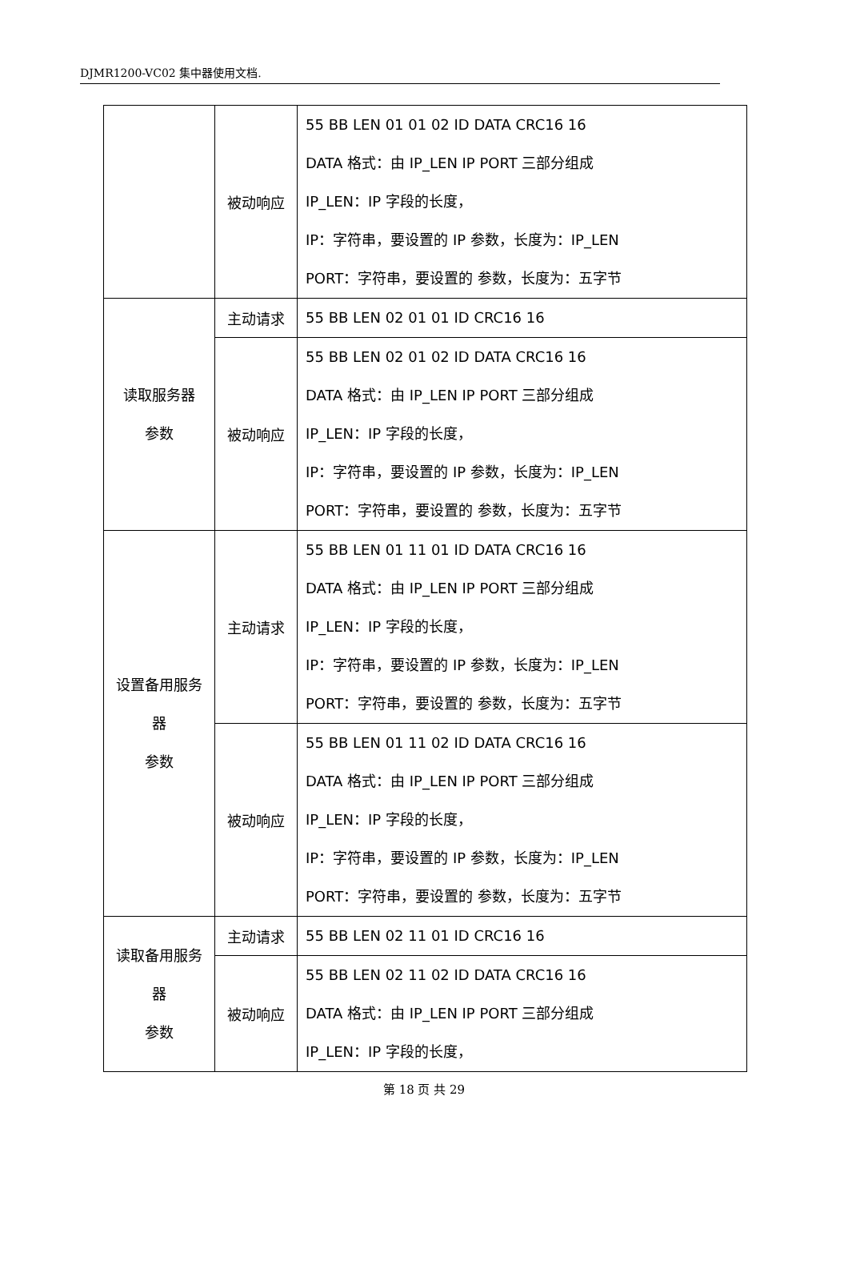DJMR1200-VC02 集中器使用文档.
| | 被动响应 | 55 BB LEN 01 01 02 ID DATA CRC16 16 DATA 格式：由 IP_LEN IP PORT 三部分组成 IP_LEN：IP 字段的长度， IP：字符串，要设置的 IP 参数，长度为：IP_LEN PORT：字符串，要设置的 参数，长度为：五字节 |
| 读取服务器 参数 | 主动请求 | 55 BB LEN 02 01 01 ID CRC16 16 |
| | 被动响应 | 55 BB LEN 02 01 02 ID DATA CRC16 16 DATA 格式：由 IP_LEN IP PORT 三部分组成 IP_LEN：IP 字段的长度， IP：字符串，要设置的 IP 参数，长度为：IP_LEN PORT：字符串，要设置的 参数，长度为：五字节 |
| 设置备用服务 器 参数 | 主动请求 | 55 BB LEN 01 11 01 ID DATA CRC16 16 DATA 格式：由 IP_LEN IP PORT 三部分组成 IP_LEN：IP 字段的长度， IP：字符串，要设置的 IP 参数，长度为：IP_LEN PORT：字符串，要设置的 参数，长度为：五字节 |
| | 被动响应 | 55 BB LEN 01 11 02 ID DATA CRC16 16 DATA 格式：由 IP_LEN IP PORT 三部分组成 IP_LEN：IP 字段的长度， IP：字符串，要设置的 IP 参数，长度为：IP_LEN PORT：字符串，要设置的 参数，长度为：五字节 |
| 读取备用服务 器 参数 | 主动请求 | 55 BB LEN 02 11 01 ID CRC16 16 |
| | 被动响应 | 55 BB LEN 02 11 02 ID DATA CRC16 16 DATA 格式：由 IP_LEN IP PORT 三部分组成 IP_LEN：IP 字段的长度， |
第 18 页 共 29